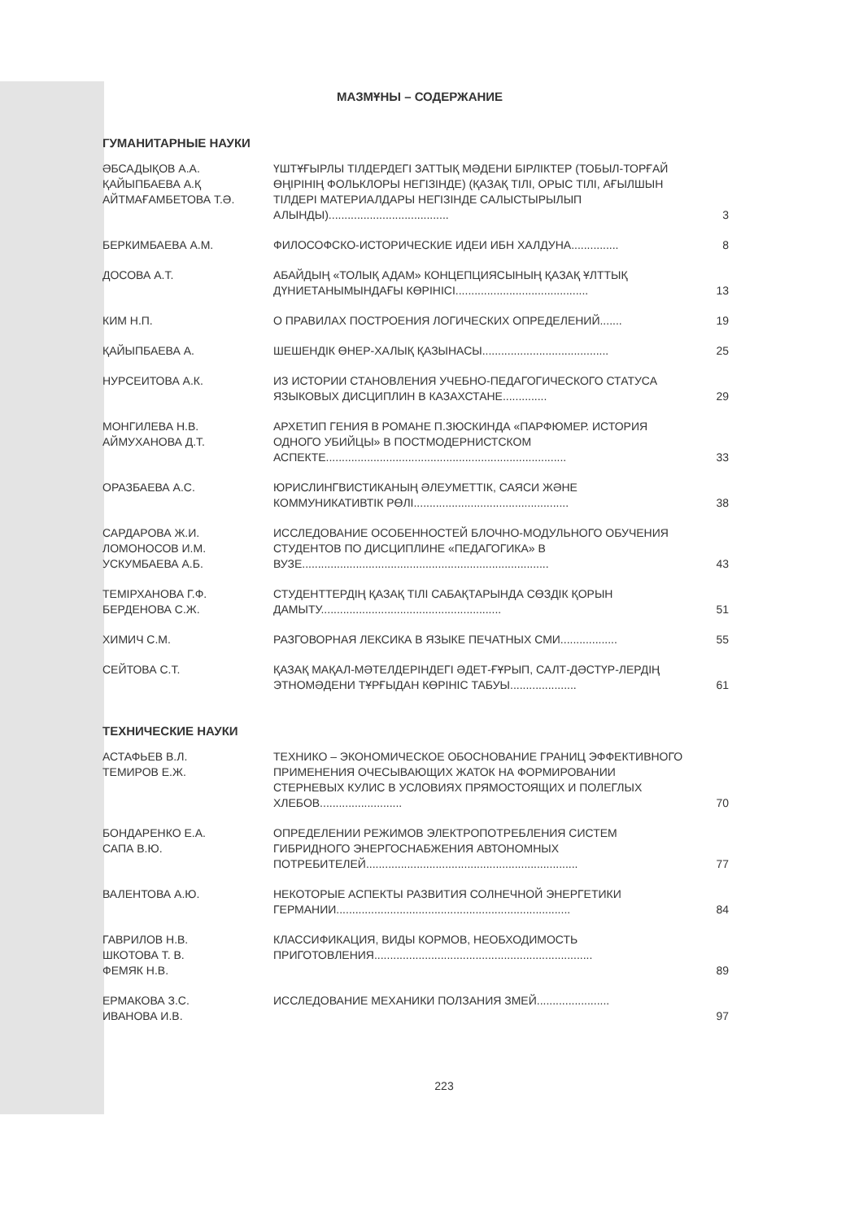МАЗМҰНЫ – СОДЕРЖАНИЕ
ГУМАНИТАРНЫЕ НАУКИ
| ӘБСАДЫҚОВ А.А. ҚАЙЫПБАЕВА А.Қ АЙТМАҒАМБЕТОВА Т.Ә. | ҮШТҰҒЫРЛЫ ТІЛДЕРДЕГІ ЗАТТЫҚ МӘДЕНИ БІРЛІКТЕР (ТОБЫЛ-ТОРҒАЙ ӨҢІРІНІҢ ФОЛЬКЛОРЫ НЕГІЗІНДЕ) (ҚАЗАҚ ТІЛІ, ОРЫС ТІЛІ, АҒЫЛШЫН ТІЛДЕРІ МАТЕРИАЛДАРЫ НЕГІЗІНДЕ САЛЫСТЫРЫЛЫП АЛЫНДЫ)...................................... | 3 |
| БЕРКИМБАЕВА А.М. | ФИЛОСОФСКО-ИСТОРИЧЕСКИЕ ИДЕИ ИБН ХАЛДУНА............... | 8 |
| ДОСОВА А.Т. | АБАЙДЫҢ «ТОЛЫҚ АДАМ» КОНЦЕПЦИЯСЫНЫҢ ҚАЗАҚ ҰЛТТЫҚ ДҮНИЕТАНЫМЫНДАҒЫ КӨРІНІСІ.......................................... | 13 |
| КИМ Н.П. | О ПРАВИЛАХ ПОСТРОЕНИЯ ЛОГИЧЕСКИХ ОПРЕДЕЛЕНИЙ....... | 19 |
| ҚАЙЫПБАЕВА А. | ШЕШЕНДІК ӨНЕР-ХАЛЫҚ ҚАЗЫНАСЫ........................................ | 25 |
| НУРСЕИТОВА А.К. | ИЗ ИСТОРИИ СТАНОВЛЕНИЯ УЧЕБНО-ПЕДАГОГИЧЕСКОГО СТАТУСА ЯЗЫКОВЫХ ДИСЦИПЛИН В КАЗАХСТАНЕ.............. | 29 |
| МОНГИЛЕВА Н.В. АЙМУХАНОВА Д.Т. | АРХЕТИП ГЕНИЯ В РОМАНЕ П.ЗЮСКИНДА «ПАРФЮМЕР. ИСТОРИЯ ОДНОГО УБИЙЦЫ» В ПОСТМОДЕРНИСТСКОМ АСПЕКТЕ............................................................................ | 33 |
| ОРАЗБАЕВА А.С. | ЮРИСЛИНГВИСТИКАНЫҢ ӘЛЕУМЕТТІК, САЯСИ ЖӘНЕ КОММУНИКАТИВТІК РӨЛІ................................................. | 38 |
| САРДАРОВА Ж.И. ЛОМОНОСОВ И.М. УСКУМБАЕВА А.Б. | ИССЛЕДОВАНИЕ ОСОБЕННОСТЕЙ БЛОЧНО-МОДУЛЬНОГО ОБУЧЕНИЯ СТУДЕНТОВ ПО ДИСЦИПЛИНЕ «ПЕДАГОГИКА» В ВУЗЕ.............................................................................. | 43 |
| ТЕМІРХАНОВА Г.Ф. БЕРДЕНОВА С.Ж. | СТУДЕНТТЕРДІҢ ҚАЗАҚ ТІЛІ САБАҚТАРЫНДА СӨЗДІК ҚОРЫН ДАМЫТУ......................................................... | 51 |
| ХИМИЧ С.М. | РАЗГОВОРНАЯ ЛЕКСИКА В ЯЗЫКЕ ПЕЧАТНЫХ СМИ.................. | 55 |
| СЕЙТОВА С.Т. | ҚАЗАҚ МАҚАЛ-МӘТЕЛДЕРІНДЕГІ ӘДЕТ-ҒҰРЫП, САЛТ-ДӘСТҮР-ЛЕРДІҢ ЭТНОМӘДЕНИ ТҰРҒЫДАН КӨРІНІС ТАБУЫ..................... | 61 |
ТЕХНИЧЕСКИЕ НАУКИ
| АСТАФЬЕВ В.Л. ТЕМИРОВ Е.Ж. | ТЕХНИКО – ЭКОНОМИЧЕСКОЕ ОБОСНОВАНИЕ ГРАНИЦ ЭФФЕКТИВНОГО ПРИМЕНЕНИЯ ОЧЕСЫВАЮЩИХ ЖАТОК НА ФОРМИРОВАНИИ СТЕРНЕВЫХ КУЛИС В УСЛОВИЯХ ПРЯМОСТОЯЩИХ И ПОЛЕГЛЫХ ХЛЕБОВ.......................... | 70 |
| БОНДАРЕНКО Е.А. САПА В.Ю. | ОПРЕДЕЛЕНИИ РЕЖИМОВ ЭЛЕКТРОПОТРЕБЛЕНИЯ СИСТЕМ ГИБРИДНОГО ЭНЕРГОСНАБЖЕНИЯ АВТОНОМНЫХ ПОТРЕБИТЕЛЕЙ................................................................... | 77 |
| ВАЛЕНТОВА А.Ю. | НЕКОТОРЫЕ АСПЕКТЫ РАЗВИТИЯ СОЛНЕЧНОЙ ЭНЕРГЕТИКИ ГЕРМАНИИ.......................................................................... | 84 |
| ГАВРИЛОВ Н.В. ШКОТОВА Т. В. ФЕМЯК Н.В. | КЛАССИФИКАЦИЯ, ВИДЫ КОРМОВ, НЕОБХОДИМОСТЬ ПРИГОТОВЛЕНИЯ..................................................................... | 89 |
| ЕРМАКОВА З.С. ИВАНОВА И.В. | ИССЛЕДОВАНИЕ МЕХАНИКИ ПОЛЗАНИЯ ЗМЕЙ....................... | 97 |
223